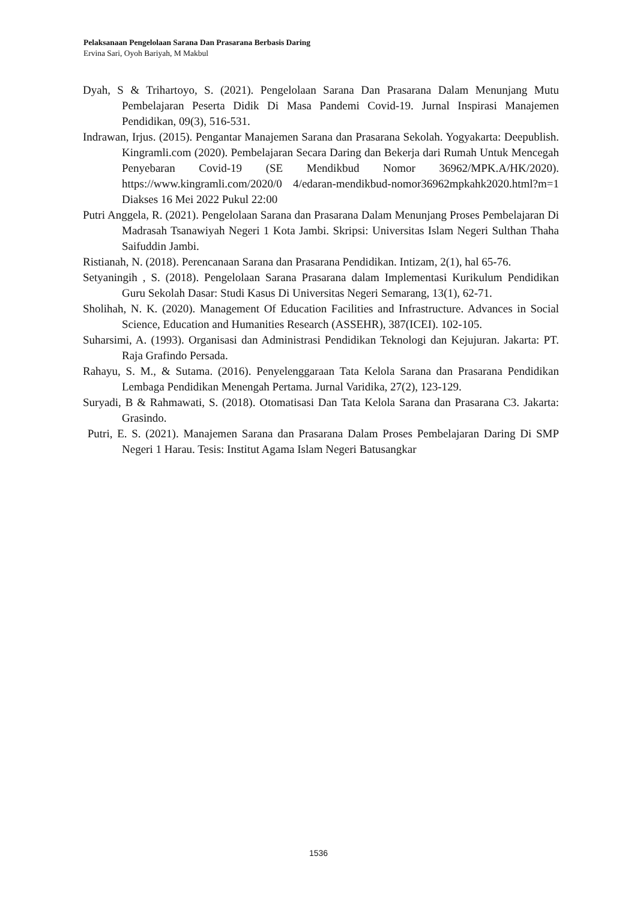Pelaksanaan Pengelolaan Sarana Dan Prasarana Berbasis Daring
Ervina Sari, Oyoh Bariyah, M Makbul
Dyah, S & Trihartoyo, S. (2021). Pengelolaan Sarana Dan Prasarana Dalam Menunjang Mutu Pembelajaran Peserta Didik Di Masa Pandemi Covid-19. Jurnal Inspirasi Manajemen Pendidikan, 09(3), 516-531.
Indrawan, Irjus. (2015). Pengantar Manajemen Sarana dan Prasarana Sekolah. Yogyakarta: Deepublish. Kingramli.com (2020). Pembelajaran Secara Daring dan Bekerja dari Rumah Untuk Mencegah Penyebaran Covid-19 (SE Mendikbud Nomor 36962/MPK.A/HK/2020). https://www.kingramli.com/2020/0 4/edaran-mendikbud-nomor36962mpkahk2020.html?m=1 Diakses 16 Mei 2022 Pukul 22:00
Putri Anggela, R. (2021). Pengelolaan Sarana dan Prasarana Dalam Menunjang Proses Pembelajaran Di Madrasah Tsanawiyah Negeri 1 Kota Jambi. Skripsi: Universitas Islam Negeri Sulthan Thaha Saifuddin Jambi.
Ristianah, N. (2018). Perencanaan Sarana dan Prasarana Pendidikan. Intizam, 2(1), hal 65-76.
Setyaningih , S. (2018). Pengelolaan Sarana Prasarana dalam Implementasi Kurikulum Pendidikan Guru Sekolah Dasar: Studi Kasus Di Universitas Negeri Semarang, 13(1), 62-71.
Sholihah, N. K. (2020). Management Of Education Facilities and Infrastructure. Advances in Social Science, Education and Humanities Research (ASSEHR), 387(ICEI). 102-105.
Suharsimi, A. (1993). Organisasi dan Administrasi Pendidikan Teknologi dan Kejujuran. Jakarta: PT. Raja Grafindo Persada.
Rahayu, S. M., & Sutama. (2016). Penyelenggaraan Tata Kelola Sarana dan Prasarana Pendidikan Lembaga Pendidikan Menengah Pertama. Jurnal Varidika, 27(2), 123-129.
Suryadi, B & Rahmawati, S. (2018). Otomatisasi Dan Tata Kelola Sarana dan Prasarana C3. Jakarta: Grasindo.
Putri, E. S. (2021). Manajemen Sarana dan Prasarana Dalam Proses Pembelajaran Daring Di SMP Negeri 1 Harau. Tesis: Institut Agama Islam Negeri Batusangkar
1536